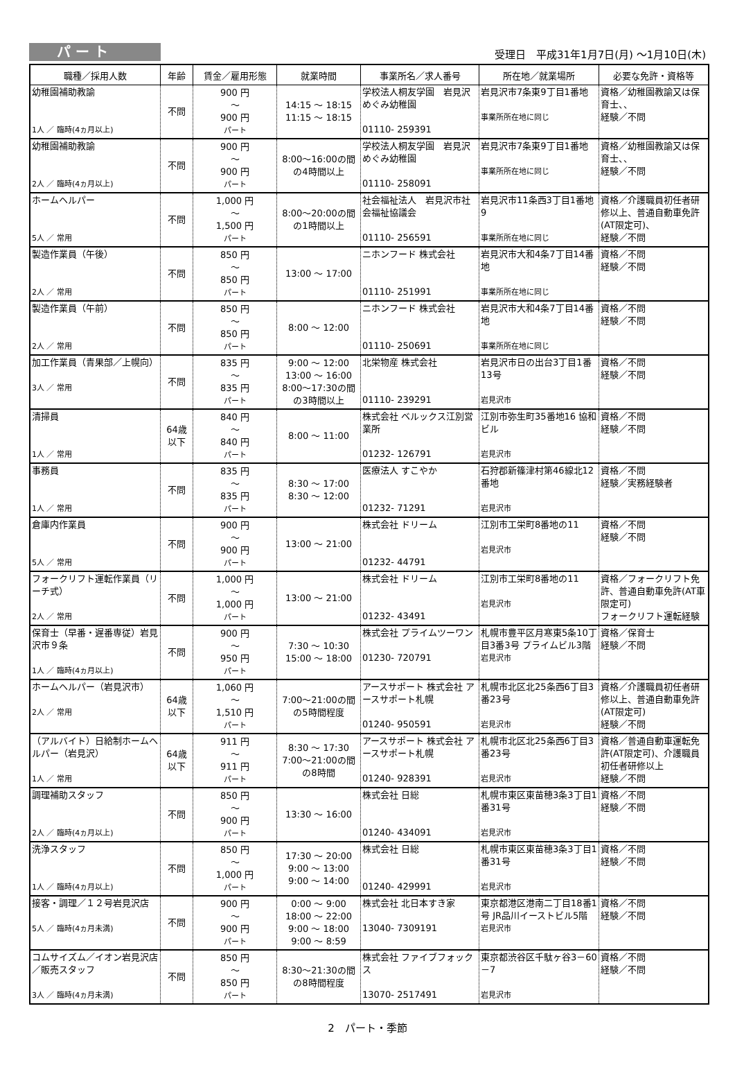パ ー ト
受理日　平成31年1月7日(月) ～1月10日(木)
| 職種／採用人数 | 年齢 | 賃金／雇用形態 | 就業時間 | 事業所名／求人番号 | 所在地／就業場所 | 必要な免許・資格等 |
| --- | --- | --- | --- | --- | --- | --- |
| 幼稚園補助教諭 1人 ／ 臨時(4ヵ月以上) | 不問 | 900 円 ～ 900 円 パート | 14:15 ～ 18:15 11:15 ～ 18:15 | 学校法人桐友学園 岩見沢めぐみ幼稚園 01110- 259391 | 岩見沢市7条東9丁目1番地 事業所所在地に同じ | 資格／幼稚園教諭又は保育士、、 経験／不問 |
| 幼稚園補助教諭 2人 ／ 臨時(4ヵ月以上) | 不問 | 900 円 ～ 900 円 パート | 8:00～16:00の間の4時間以上 | 学校法人桐友学園 岩見沢めぐみ幼稚園 01110- 258091 | 岩見沢市7条東9丁目1番地 事業所所在地に同じ | 資格／幼稚園教諭又は保育士、、 経験／不問 |
| ホームヘルパー 5人 ／ 常用 | 不問 | 1,000 円 ～ 1,500 円 パート | 8:00～20:00の間の1時間以上 | 社会福祉法人 岩見沢市社会福祉協議会 01110- 256591 | 岩見沢市11条西3丁目1番地9 事業所所在地に同じ | 資格／介護職員初任者研修以上、普通自動車免許(AT限定可)、 経験／不問 |
| 製造作業員（午後） 2人 ／ 常用 | 不問 | 850 円 ～ 850 円 パート | 13:00 ～ 17:00 | ニホンフード 株式会社 01110- 251991 | 岩見沢市大和4条7丁目14番地 事業所所在地に同じ | 資格／不問 経験／不問 |
| 製造作業員（午前） 2人 ／ 常用 | 不問 | 850 円 ～ 850 円 パート | 8:00 ～ 12:00 | ニホンフード 株式会社 01110- 250691 | 岩見沢市大和4条7丁目14番地 事業所所在地に同じ | 資格／不問 経験／不問 |
| 加工作業員（青果部／上幌向） 3人 ／ 常用 | 不問 | 835 円 ～ 835 円 パート | 9:00 ～ 12:00 13:00 ～ 16:00 8:00～17:30の間の3時間以上 | 北栄物産 株式会社 01110- 239291 | 岩見沢市日の出台3丁目1番13号 岩見沢市 | 資格／不問 経験／不問 |
| 清掃員 1人 ／ 常用 | 64歳 以下 | 840 円 ～ 840 円 パート | 8:00 ～ 11:00 | 株式会社 ベルックス江別営業所 01232- 126791 | 江別市弥生町35番地16 協和ビル 岩見沢市 | 資格／不問 経験／不問 |
| 事務員 1人 ／ 常用 | 不問 | 835 円 ～ 835 円 パート | 8:30 ～ 17:00 8:30 ～ 12:00 | 医療法人 すこやか 01232- 71291 | 石狩郡新篠津村第46線北12番地 岩見沢市 | 資格／不問 経験／実務経験者 |
| 倉庫内作業員 5人 ／ 常用 | 不問 | 900 円 ～ 900 円 パート | 13:00 ～ 21:00 | 株式会社 ドリーム 01232- 44791 | 江別市工栄町8番地の11 岩見沢市 | 資格／不問 経験／不問 |
| フォークリフト運転作業員（リーチ式） 2人 ／ 常用 | 不問 | 1,000 円 ～ 1,000 円 パート | 13:00 ～ 21:00 | 株式会社 ドリーム 01232- 43491 | 江別市工栄町8番地の11 岩見沢市 | 資格／フォークリフト免許、普通自動車免許(AT車限定可) フォークリフト運転経験 |
| 保育士（早番・遅番専従）岩見沢市９条 1人 ／ 臨時(4ヵ月以上) | 不問 | 900 円 ～ 950 円 パート | 7:30 ～ 10:30 15:00 ～ 18:00 | 株式会社 プライムツーワン 01230- 720791 | 札幌市豊平区月寒東5条10丁目3番3号 プライムビル3階 岩見沢市 | 資格／保育士 経験／不問 |
| ホームヘルパー（岩見沢市） 2人 ／ 常用 | 64歳 以下 | 1,060 円 ～ 1,510 円 パート | 7:00～21:00の間の5時間程度 | アースサポート 株式会社 アースサポート札幌 01240- 950591 | 札幌市北区北25条西6丁目3番23号 岩見沢市 | 資格／介護職員初任者研修以上、普通自動車免許(AT限定可) 経験／不問 |
| （アルバイト）日給制ホームヘルパー（岩見沢） 1人 ／ 常用 | 64歳 以下 | 911 円 ～ 911 円 パート | 8:30 ～ 17:30 7:00～21:00の間の8時間 | アースサポート 株式会社 アースサポート札幌 01240- 928391 | 札幌市北区北25条西6丁目3番23号 岩見沢市 | 資格／普通自動車運転免許(AT限定可)、介護職員初任者研修以上 経験／不問 |
| 調理補助スタッフ 2人 ／ 臨時(4ヵ月以上) | 不問 | 850 円 ～ 900 円 パート | 13:30 ～ 16:00 | 株式会社 日総 01240- 434091 | 札幌市東区東苗穂3条3丁目1番31号 岩見沢市 | 資格／不問 経験／不問 |
| 洗浄スタッフ 1人 ／ 臨時(4ヵ月以上) | 不問 | 850 円 ～ 1,000 円 パート | 17:30 ～ 20:00 9:00 ～ 13:00 9:00 ～ 14:00 | 株式会社 日総 01240- 429991 | 札幌市東区東苗穂3条3丁目1番31号 岩見沢市 | 資格／不問 経験／不問 |
| 接客・調理／１２号岩見沢店 5人 ／ 臨時(4ヵ月未満) | 不問 | 900 円 ～ 900 円 パート | 0:00 ～ 9:00 18:00 ～ 22:00 9:00 ～ 18:00 9:00 ～ 8:59 | 株式会社 北日本すき家 13040- 7309191 | 東京都港区港南二丁目18番1号 JR品川イーストビル5階 岩見沢市 | 資格／不問 経験／不問 |
| コムサイズム／イオン岩見沢店／販売スタッフ 3人 ／ 臨時(4ヵ月未満) | 不問 | 850 円 ～ 850 円 パート | 8:30～21:30の間の8時間程度 | 株式会社 ファイブフォックス 13070- 2517491 | 東京都渋谷区千駄ヶ谷3－60－7 岩見沢市 | 資格／不問 経験／不問 |
2　パート・季節